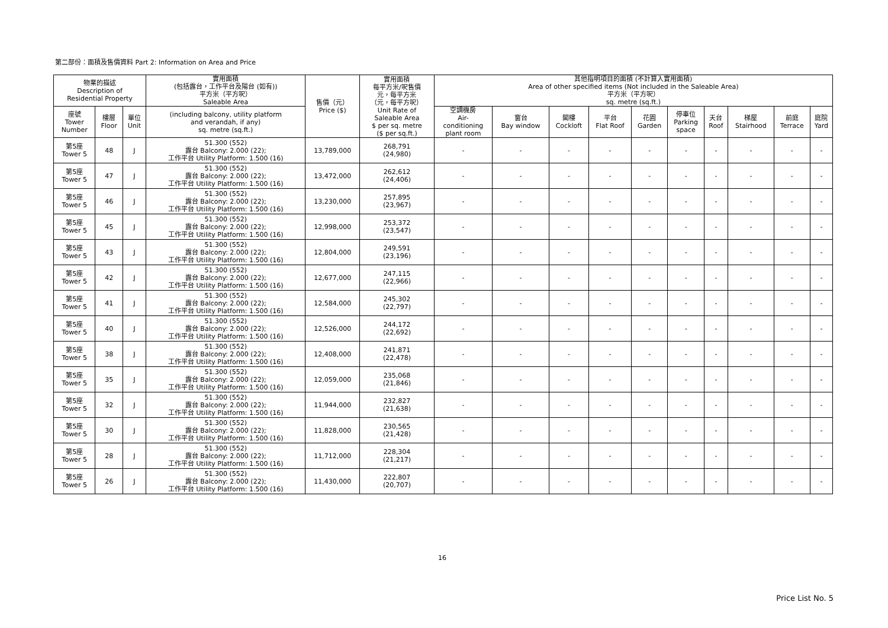第二部份：面積及售價資料 Part 2: Information on Area and Price
| 物業的描述 Description of Residential Property | | | 實用面積 (包括露台，工作平台及陽台 (如有)) 平方米（平方呎） Saleable Area | 售價（元） Price ($) | 實用面積 每平方米/呎售價 元，每平方米 （元，每平方呎） Unit Rate of Saleable Area $ per sq. metre ($ per sq.ft.) | 其他指明項目的面積 (不計算入實用面積) Area of other specified items (Not included in the Saleable Area) 平方米（平方呎） sq. metre (sq.ft.) | | | | | | | | | |
| --- | --- | --- | --- | --- | --- | --- | --- | --- | --- | --- | --- | --- | --- | --- | --- |
| 座號 Tower Number | 樓層 Floor | 單位 Unit | (including balcony, utility platform and verandah, if any) sq. metre (sq.ft.) | | | 空調機房 Air- conditioning plant room | 窗台 Bay window | 閣樓 Cockloft | 平台 Flat Roof | 花園 Garden | 停車位 Parking space | 天台 Roof | 梯屋 Stairhood | 前庭 Terrace | 庭院 Yard |
| 第5座 Tower 5 | 48 | J | 51.300 (552) 露台 Balcony: 2.000 (22); 工作平台 Utility Platform: 1.500 (16) | 13,789,000 | 268,791 (24,980) | - | - | - | - | - | - | - | - | - | - |
| 第5座 Tower 5 | 47 | J | 51.300 (552) 露台 Balcony: 2.000 (22); 工作平台 Utility Platform: 1.500 (16) | 13,472,000 | 262,612 (24,406) | - | - | - | - | - | - | - | - | - | - |
| 第5座 Tower 5 | 46 | J | 51.300 (552) 露台 Balcony: 2.000 (22); 工作平台 Utility Platform: 1.500 (16) | 13,230,000 | 257,895 (23,967) | - | - | - | - | - | - | - | - | - | - |
| 第5座 Tower 5 | 45 | J | 51.300 (552) 露台 Balcony: 2.000 (22); 工作平台 Utility Platform: 1.500 (16) | 12,998,000 | 253,372 (23,547) | - | - | - | - | - | - | - | - | - | - |
| 第5座 Tower 5 | 43 | J | 51.300 (552) 露台 Balcony: 2.000 (22); 工作平台 Utility Platform: 1.500 (16) | 12,804,000 | 249,591 (23,196) | - | - | - | - | - | - | - | - | - | - |
| 第5座 Tower 5 | 42 | J | 51.300 (552) 露台 Balcony: 2.000 (22); 工作平台 Utility Platform: 1.500 (16) | 12,677,000 | 247,115 (22,966) | - | - | - | - | - | - | - | - | - | - |
| 第5座 Tower 5 | 41 | J | 51.300 (552) 露台 Balcony: 2.000 (22); 工作平台 Utility Platform: 1.500 (16) | 12,584,000 | 245,302 (22,797) | - | - | - | - | - | - | - | - | - | - |
| 第5座 Tower 5 | 40 | J | 51.300 (552) 露台 Balcony: 2.000 (22); 工作平台 Utility Platform: 1.500 (16) | 12,526,000 | 244,172 (22,692) | - | - | - | - | - | - | - | - | - | - |
| 第5座 Tower 5 | 38 | J | 51.300 (552) 露台 Balcony: 2.000 (22); 工作平台 Utility Platform: 1.500 (16) | 12,408,000 | 241,871 (22,478) | - | - | - | - | - | - | - | - | - | - |
| 第5座 Tower 5 | 35 | J | 51.300 (552) 露台 Balcony: 2.000 (22); 工作平台 Utility Platform: 1.500 (16) | 12,059,000 | 235,068 (21,846) | - | - | - | - | - | - | - | - | - | - |
| 第5座 Tower 5 | 32 | J | 51.300 (552) 露台 Balcony: 2.000 (22); 工作平台 Utility Platform: 1.500 (16) | 11,944,000 | 232,827 (21,638) | - | - | - | - | - | - | - | - | - | - |
| 第5座 Tower 5 | 30 | J | 51.300 (552) 露台 Balcony: 2.000 (22); 工作平台 Utility Platform: 1.500 (16) | 11,828,000 | 230,565 (21,428) | - | - | - | - | - | - | - | - | - | - |
| 第5座 Tower 5 | 28 | J | 51.300 (552) 露台 Balcony: 2.000 (22); 工作平台 Utility Platform: 1.500 (16) | 11,712,000 | 228,304 (21,217) | - | - | - | - | - | - | - | - | - | - |
| 第5座 Tower 5 | 26 | J | 51.300 (552) 露台 Balcony: 2.000 (22); 工作平台 Utility Platform: 1.500 (16) | 11,430,000 | 222,807 (20,707) | - | - | - | - | - | - | - | - | - | - |
16
Price List No. 5